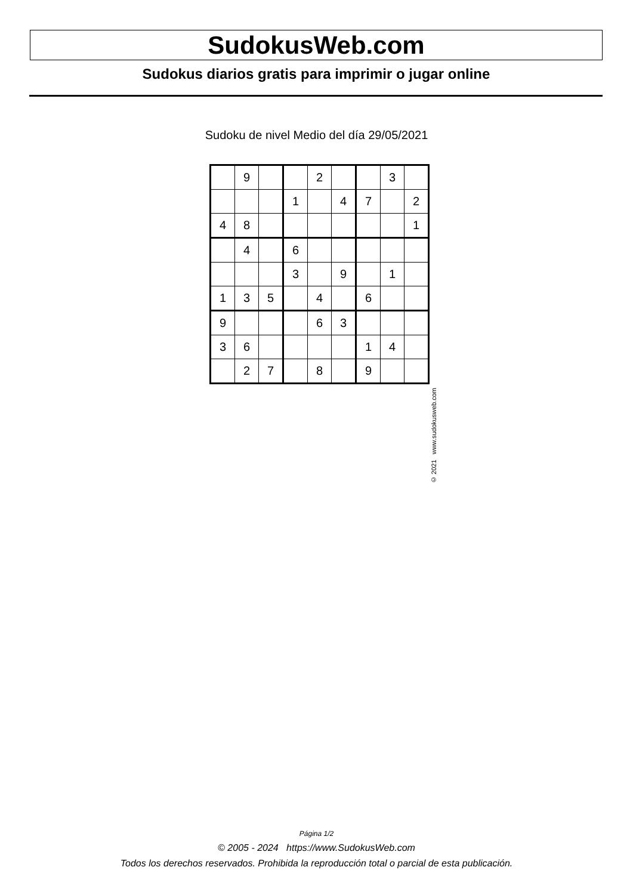SudokusWeb.com
Sudokus diarios gratis para imprimir o jugar online
Sudoku de nivel Medio del día 29/05/2021
| | 9 | | | 2 | | | 3 | |
| | | | 1 | | 4 | 7 | | 2 |
| 4 | 8 | | | | | | | 1 |
| | 4 | | 6 | | | | | |
| | | | 3 | | 9 | | 1 | |
| 1 | 3 | 5 | | 4 | | 6 | | |
| 9 | | | | 6 | 3 | | | |
| 3 | 6 | | | | | 1 | 4 | |
| | 2 | 7 | | 8 | | 9 | | |
© 2021 www.sudokusweb.com
Página 1/2
© 2005 - 2024 https://www.SudokusWeb.com
Todos los derechos reservados. Prohibida la reproducción total o parcial de esta publicación.